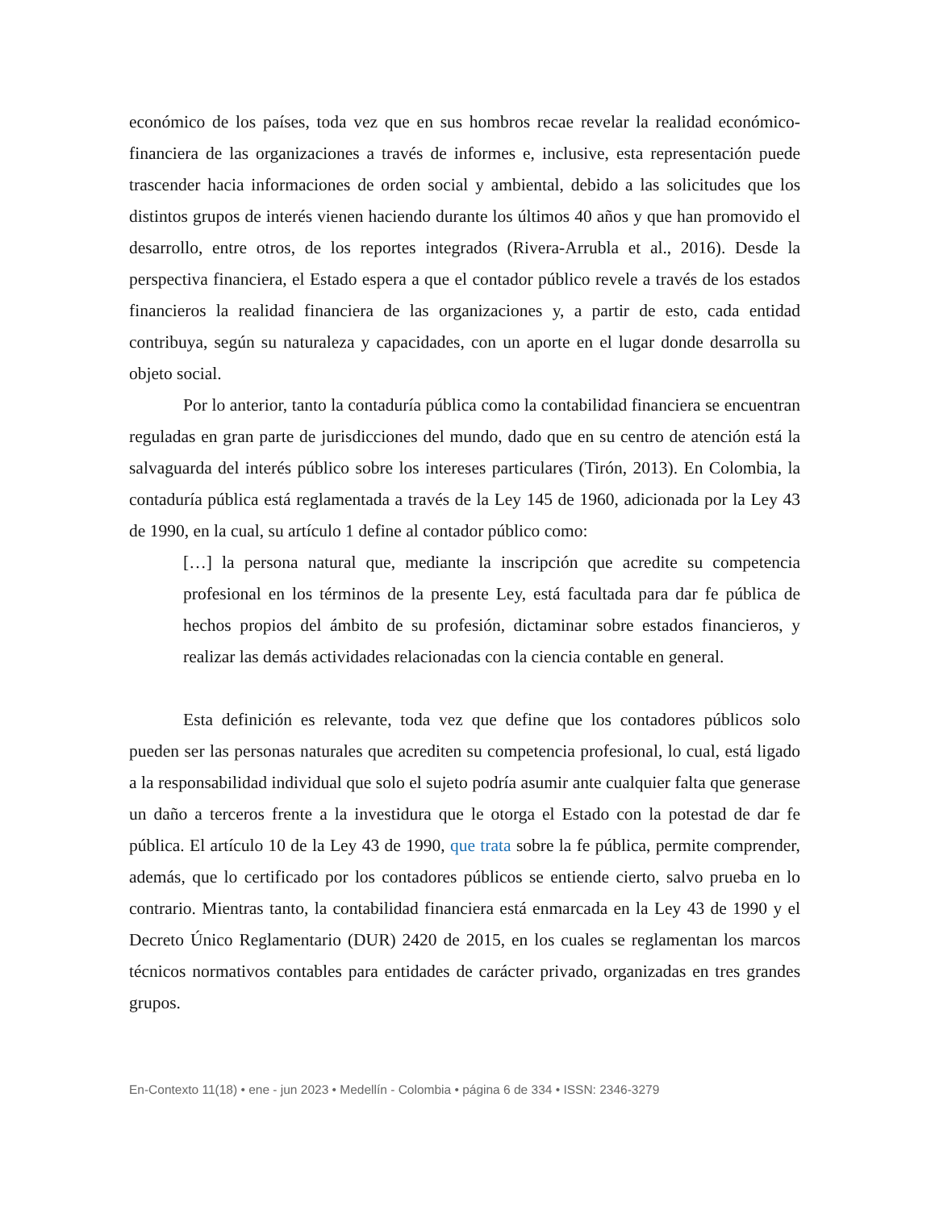económico de los países, toda vez que en sus hombros recae revelar la realidad económico-financiera de las organizaciones a través de informes e, inclusive, esta representación puede trascender hacia informaciones de orden social y ambiental, debido a las solicitudes que los distintos grupos de interés vienen haciendo durante los últimos 40 años y que han promovido el desarrollo, entre otros, de los reportes integrados (Rivera-Arrubla et al., 2016). Desde la perspectiva financiera, el Estado espera a que el contador público revele a través de los estados financieros la realidad financiera de las organizaciones y, a partir de esto, cada entidad contribuya, según su naturaleza y capacidades, con un aporte en el lugar donde desarrolla su objeto social.
Por lo anterior, tanto la contaduría pública como la contabilidad financiera se encuentran reguladas en gran parte de jurisdicciones del mundo, dado que en su centro de atención está la salvaguarda del interés público sobre los intereses particulares (Tirón, 2013). En Colombia, la contaduría pública está reglamentada a través de la Ley 145 de 1960, adicionada por la Ley 43 de 1990, en la cual, su artículo 1 define al contador público como:
[…] la persona natural que, mediante la inscripción que acredite su competencia profesional en los términos de la presente Ley, está facultada para dar fe pública de hechos propios del ámbito de su profesión, dictaminar sobre estados financieros, y realizar las demás actividades relacionadas con la ciencia contable en general.
Esta definición es relevante, toda vez que define que los contadores públicos solo pueden ser las personas naturales que acrediten su competencia profesional, lo cual, está ligado a la responsabilidad individual que solo el sujeto podría asumir ante cualquier falta que generase un daño a terceros frente a la investidura que le otorga el Estado con la potestad de dar fe pública. El artículo 10 de la Ley 43 de 1990, que trata sobre la fe pública, permite comprender, además, que lo certificado por los contadores públicos se entiende cierto, salvo prueba en lo contrario. Mientras tanto, la contabilidad financiera está enmarcada en la Ley 43 de 1990 y el Decreto Único Reglamentario (DUR) 2420 de 2015, en los cuales se reglamentan los marcos técnicos normativos contables para entidades de carácter privado, organizadas en tres grandes grupos.
En-Contexto 11(18) • ene - jun 2023 • Medellín - Colombia • página 6 de 334 • ISSN: 2346-3279